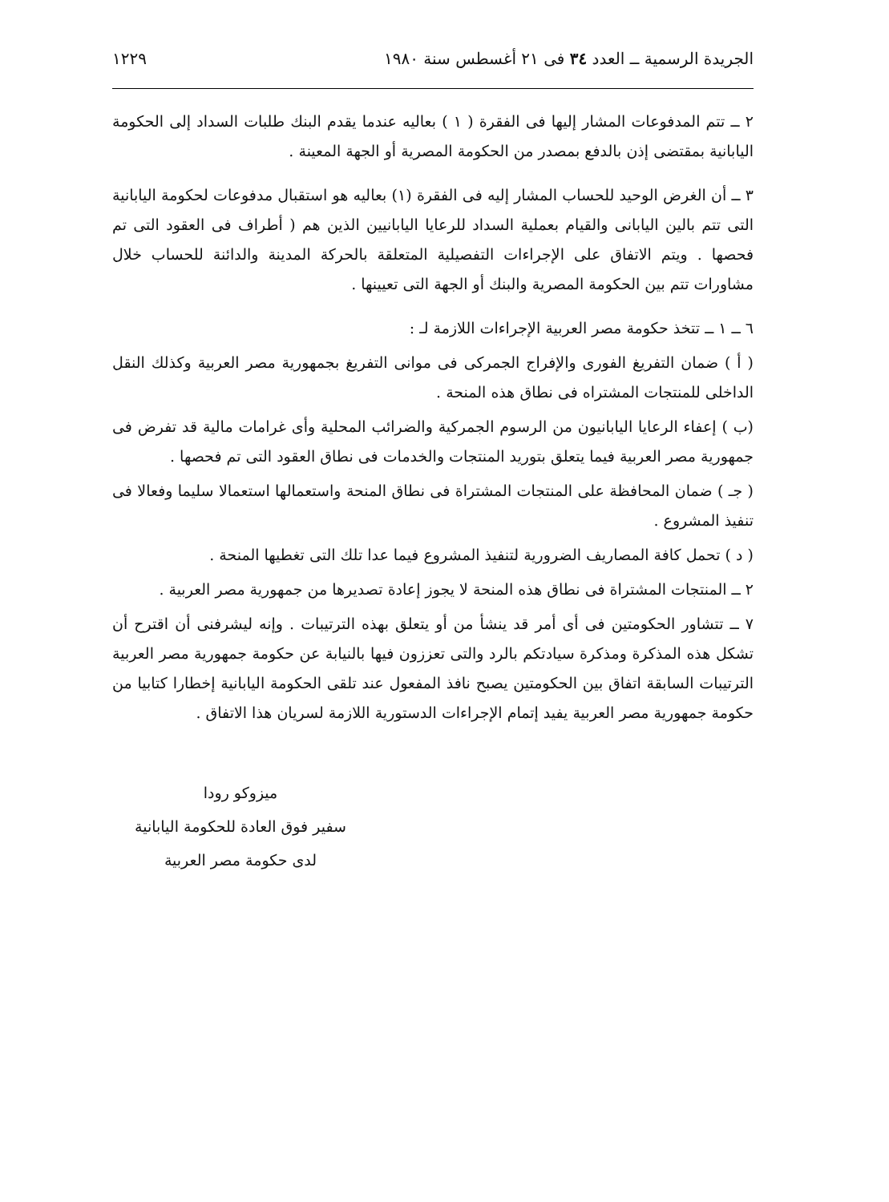الجريدة الرسمية ــ العدد ٣٤ فى ٢١ أغسطس سنة ١٩٨٠ ١٢٢٩
٢ ــ تتم المدفوعات المشار إليها فى الفقرة ( ١ ) بعاليه عندما يقدم البنك طلبات السداد إلى الحكومة اليابانية بمقتضى إذن بالدفع بمصدر من الحكومة المصرية أو الجهة المعينة .
٣ ــ أن الغرض الوحيد للحساب المشار إليه فى الفقرة (١) بعاليه هو استقبال مدفوعات لحكومة اليابانية التى تتم بالين اليابانى والقيام بعملية السداد للرعايا اليابانيين الذين هم ( أطراف فى العقود التى تم فحصها . ويتم الاتفاق على الإجراءات التفصيلية المتعلقة بالحركة المدينة والدائنة للحساب خلال مشاورات تتم بين الحكومة المصرية والبنك أو الجهة التى تعيينها .
٦ ــ ١ ــ تتخذ حكومة مصر العربية الإجراءات اللازمة لـ :
( أ ) ضمان التفريغ الفورى والإفراج الجمركى فى موانى التفريغ بجمهورية مصر العربية وكذلك النقل الداخلى للمنتجات المشتراه فى نطاق هذه المنحة .
(ب ) إعفاء الرعايا اليابانيون من الرسوم الجمركية والضرائب المحلية وأى غرامات مالية قد تفرض فى جمهورية مصر العربية فيما يتعلق بتوريد المنتجات والخدمات فى نطاق العقود التى تم فحصها .
( جـ ) ضمان المحافظة على المنتجات المشتراة فى نطاق المنحة واستعمالها استعمالا سليما وفعالا فى تنفيذ المشروع .
( د ) تحمل كافة المصاريف الضرورية لتنفيذ المشروع فيما عدا تلك التى تغطيها المنحة .
٢ ــ المنتجات المشتراة فى نطاق هذه المنحة لا يجوز إعادة تصديرها من جمهورية مصر العربية .
٧ ــ تتشاور الحكومتين فى أى أمر قد ينشأ من أو يتعلق بهذه الترتيبات . وإنه ليشرفنى أن اقترح أن تشكل هذه المذكرة ومذكرة سيادتكم بالرد والتى تعززون فيها بالنيابة عن حكومة جمهورية مصر العربية الترتيبات السابقة اتفاق بين الحكومتين يصبح نافذ المفعول عند تلقى الحكومة اليابانية إخطارا كتابيا من حكومة جمهورية مصر العربية يفيد إتمام الإجراءات الدستورية اللازمة لسريان هذا الاتفاق .
ميزوكو رودا
سفير فوق العادة للحكومة اليابانية
لدى حكومة مصر العربية